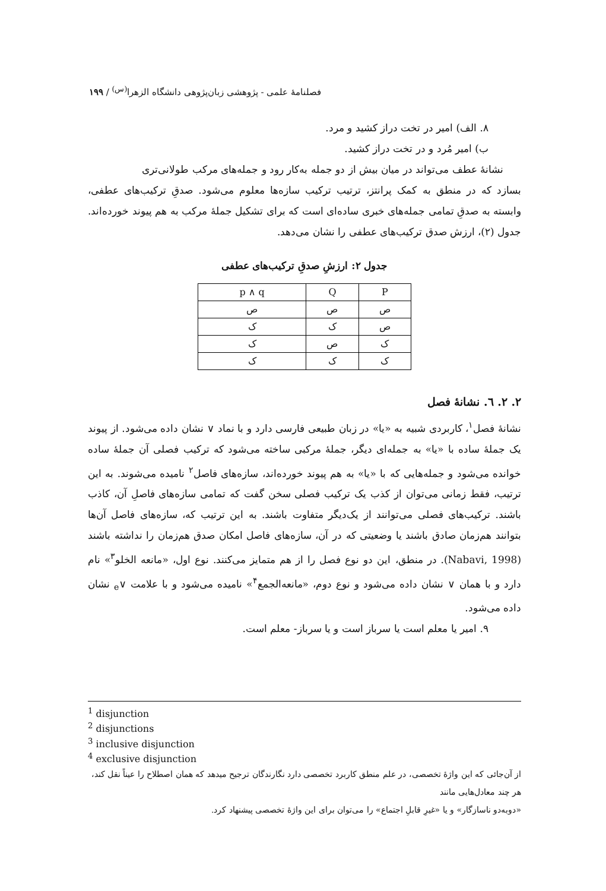فصلنامهٔ علمی - پژوهشی زبان‌پژوهی دانشگاه الزهرا<sup>(س)</sup> / ۱۹۹
۸. الف) امیر در تخت دراز کشید و مرد.
ب) امیر مُرد و در تخت دراز کشید.
نشانهٔ عطف می‌تواند در میان بیش از دو جمله به‌کار رود و جمله‌های مرکب طولانی‌تری
بسازد که در منطق به کمک پرانتز، ترتیب ترکیب سازه‌ها معلوم می‌شود. صدقِ ترکیب‌های عطفی، وابسته به صدقِ تمامی جمله‌های خبری ساده‌ای است که برای تشکیل جملهٔ مرکب به هم پیوند خورده‌اند. جدول (۲)، ارزش صدق ترکیب‌های عطفی را نشان می‌دهد.
جدول ۲: ارزشِ صدقِ ترکیب‌های عطفی
| P | Q | p ∧ q |
| --- | --- | --- |
| ص | ص | ص |
| ص | ک | ک |
| ک | ص | ک |
| ک | ک | ک |
۲. ۲. ٦. نشانهٔ فصل
نشانهٔ فصل<sup>۱</sup>، کاربردی شبیه به «یا» در زبان طبیعی فارسی دارد و با نماد ∨ نشان داده می‌شود. از پیوند یک جملهٔ ساده با «یا» به جمله‌ای دیگر، جملهٔ مرکبی ساخته می‌شود که ترکیب فصلی آن جملهٔ ساده خوانده می‌شود و جمله‌هایی که با «یا» به هم پیوند خورده‌اند، سازه‌های فاصل<sup>۲</sup> نامیده می‌شوند. به این ترتیب، فقط زمانی می‌توان از کذب یک ترکیب فصلی سخن گفت که تمامی سازه‌های فاصلِ آن، کاذب باشند. ترکیب‌های فصلی می‌توانند از یک‌دیگر متفاوت باشند. به این ترتیب که، سازه‌های فاصل آن‌ها بتوانند هم‌زمان صادق باشند یا وضعیتی که در آن، سازه‌های فاصل امکان صدق هم‌زمان را نداشته باشند (Nabavi, 1998). در منطق، این دو نوع فصل را از هم متمایز می‌کنند. نوع اول، «مانعه الخلو<sup>۳</sup>» نام دارد و با همان ∨ نشان داده می‌شود و نوع دوم، «مانعه‌الجمع<sup>۴</sup>» نامیده می‌شود و با علامت ∨<sub>e</sub> نشان داده می‌شود.
۹. امیر یا معلم است یا سرباز است و یا سرباز- معلم است.
<sup>1</sup> disjunction
<sup>2</sup> disjunctions
<sup>3</sup> inclusive disjunction
<sup>4</sup> exclusive disjunction
از آن‌جائی که این واژهٔ تخصصی، در علم منطق کاربرد تخصصی دارد نگارندگان ترجیح میدهد که همان اصطلاح را عیناً نقل کند، هر چند معادل‌هایی مانند
«دوبه‌دو ناسازگار» و یا «غیرِ قابلِ اجتماع» را می‌توان برای این واژهٔ تخصصی پیشنهاد کرد.